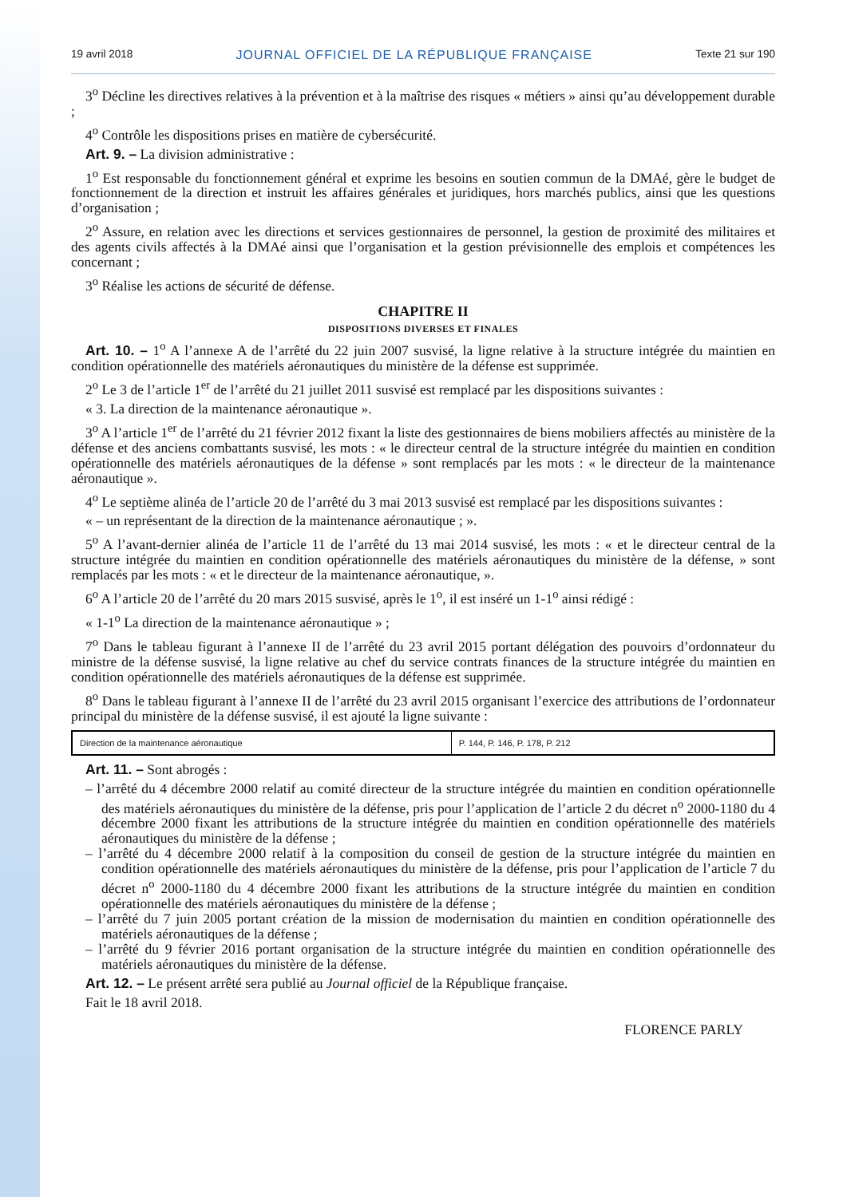19 avril 2018 JOURNAL OFFICIEL DE LA RÉPUBLIQUE FRANÇAISE Texte 21 sur 190
3<sup>o</sup> Décline les directives relatives à la prévention et à la maîtrise des risques « métiers » ainsi qu’au développement durable ;
4<sup>o</sup> Contrôle les dispositions prises en matière de cybersécurité.
Art. 9. – La division administrative :
1<sup>o</sup> Est responsable du fonctionnement général et exprime les besoins en soutien commun de la DMAé, gère le budget de fonctionnement de la direction et instruit les affaires générales et juridiques, hors marchés publics, ainsi que les questions d’organisation ;
2<sup>o</sup> Assure, en relation avec les directions et services gestionnaires de personnel, la gestion de proximité des militaires et des agents civils affectés à la DMAé ainsi que l’organisation et la gestion prévisionnelle des emplois et compétences les concernant ;
3<sup>o</sup> Réalise les actions de sécurité de défense.
CHAPITRE II
DISPOSITIONS DIVERSES ET FINALES
Art. 10. – 1<sup>o</sup> A l’annexe A de l’arrêté du 22 juin 2007 susvisé, la ligne relative à la structure intégrée du maintien en condition opérationnelle des matériels aéronautiques du ministère de la défense est supprimée.
2<sup>o</sup> Le 3 de l’article 1<sup>er</sup> de l’arrêté du 21 juillet 2011 susvisé est remplacé par les dispositions suivantes :
« 3. La direction de la maintenance aéronautique ».
3<sup>o</sup> A l’article 1<sup>er</sup> de l’arrêté du 21 février 2012 fixant la liste des gestionnaires de biens mobiliers affectés au ministère de la défense et des anciens combattants susvisé, les mots : « le directeur central de la structure intégrée du maintien en condition opérationnelle des matériels aéronautiques de la défense » sont remplacés par les mots : « le directeur de la maintenance aéronautique ».
4<sup>o</sup> Le septième alinéa de l’article 20 de l’arrêté du 3 mai 2013 susvisé est remplacé par les dispositions suivantes :
« – un représentant de la direction de la maintenance aéronautique ; ».
5<sup>o</sup> A l’avant-dernier alinéa de l’article 11 de l’arrêté du 13 mai 2014 susvisé, les mots : « et le directeur central de la structure intégrée du maintien en condition opérationnelle des matériels aéronautiques du ministère de la défense, » sont remplacés par les mots : « et le directeur de la maintenance aéronautique, ».
6<sup>o</sup> A l’article 20 de l’arrêté du 20 mars 2015 susvisé, après le 1<sup>o</sup>, il est inséré un 1-1<sup>o</sup> ainsi rédigé :
« 1-1<sup>o</sup> La direction de la maintenance aéronautique » ;
7<sup>o</sup> Dans le tableau figurant à l’annexe II de l’arrêté du 23 avril 2015 portant délégation des pouvoirs d’ordonnateur du ministre de la défense susvisé, la ligne relative au chef du service contrats finances de la structure intégrée du maintien en condition opérationnelle des matériels aéronautiques de la défense est supprimée.
8<sup>o</sup> Dans le tableau figurant à l’annexe II de l’arrêté du 23 avril 2015 organisant l’exercice des attributions de l’ordonnateur principal du ministère de la défense susvisé, il est ajouté la ligne suivante :
| Direction de la maintenance aéronautique | P. 144, P. 146, P. 178, P. 212 |
Art. 11. – Sont abrogés :
– l’arrêté du 4 décembre 2000 relatif au comité directeur de la structure intégrée du maintien en condition opérationnelle des matériels aéronautiques du ministère de la défense, pris pour l’application de l’article 2 du décret n<sup>o</sup> 2000-1180 du 4 décembre 2000 fixant les attributions de la structure intégrée du maintien en condition opérationnelle des matériels aéronautiques du ministère de la défense ;
– l’arrêté du 4 décembre 2000 relatif à la composition du conseil de gestion de la structure intégrée du maintien en condition opérationnelle des matériels aéronautiques du ministère de la défense, pris pour l’application de l’article 7 du décret n<sup>o</sup> 2000-1180 du 4 décembre 2000 fixant les attributions de la structure intégrée du maintien en condition opérationnelle des matériels aéronautiques du ministère de la défense ;
– l’arrêté du 7 juin 2005 portant création de la mission de modernisation du maintien en condition opérationnelle des matériels aéronautiques de la défense ;
– l’arrêté du 9 février 2016 portant organisation de la structure intégrée du maintien en condition opérationnelle des matériels aéronautiques du ministère de la défense.
Art. 12. – Le présent arrêté sera publié au Journal officiel de la République française.
Fait le 18 avril 2018.
FLORENCE PARLY